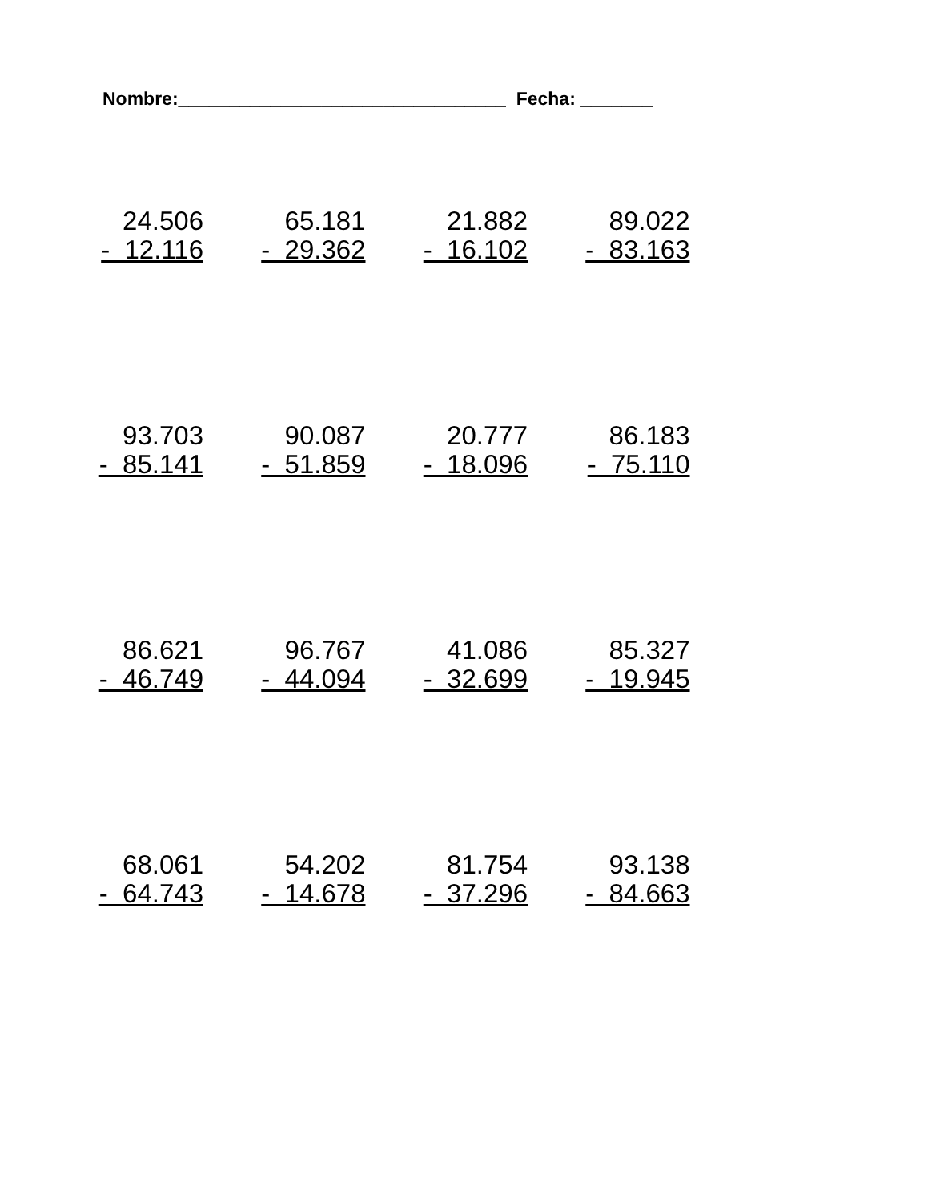Nombre:________________________________ Fecha: _______
24.506
- 12.116
65.181
- 29.362
21.882
- 16.102
89.022
- 83.163
93.703
- 85.141
90.087
- 51.859
20.777
- 18.096
86.183
- 75.110
86.621
- 46.749
96.767
- 44.094
41.086
- 32.699
85.327
- 19.945
68.061
- 64.743
54.202
- 14.678
81.754
- 37.296
93.138
- 84.663